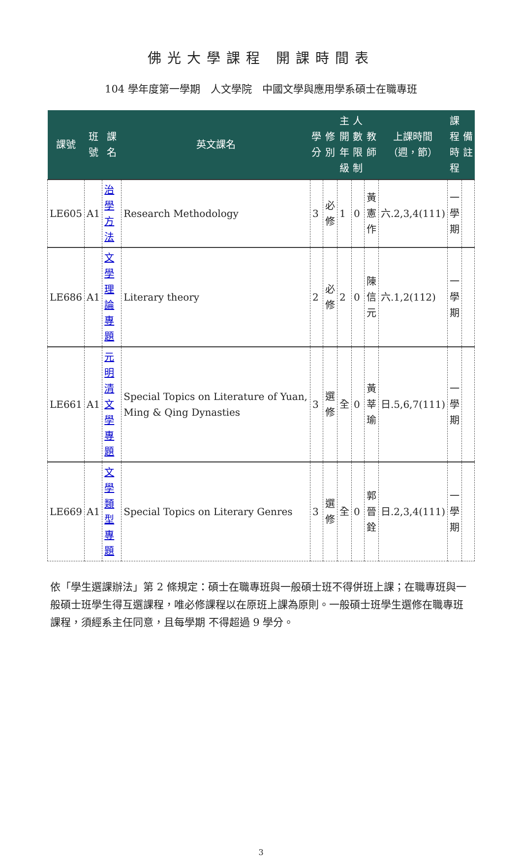佛光大學課程 開課時間表
104 學年度第一學期　人文學院　中國文學與應用學系碩士在職專班
| 課號 | 班 號 | 課名 | 英文課名 | 學 分 | 修 別 | 主 開 年 級 | 人 數 限 制 | 教 師 | 上課時間 （週，節） | 課 程 時 程 | 備 註 |
| --- | --- | --- | --- | --- | --- | --- | --- | --- | --- | --- | --- |
| LE605 | A1 | 治學 方法 | Research Methodology | 3 | 必 修 | 1 | 0 | 黃 憲 作 | 六.2,3,4(111) | 一 學 期 | |
| LE686 | A1 | 文學 理論 專題 | Literary theory | 2 | 必 修 | 2 | 0 | 陳 信 元 | 六.1,2(112) | 一 學 期 | |
| LE661 | A1 | 元明 清文 學專 題 | Special Topics on Literature of Yuan, Ming & Qing Dynasties | 3 | 選 修 | 全 | 0 | 黃 莘 瑜 | 日.5,6,7(111) | 一 學 期 | |
| LE669 | A1 | 文學 類型 專題 | Special Topics on Literary Genres | 3 | 選 修 | 全 | 0 | 郭 晉 銓 | 日.2,3,4(111) | 一 學 期 | |
依「學生選課辦法」第 2 條規定：碩士在職專班與一般碩士班不得併班上課；在職專班與一般碩士班學生得互選課程，唯必修課程以在原班上課為原則。一般碩士班學生選修在職專班課程，須經系主任同意，且每學期 不得超過 9 學分。
3